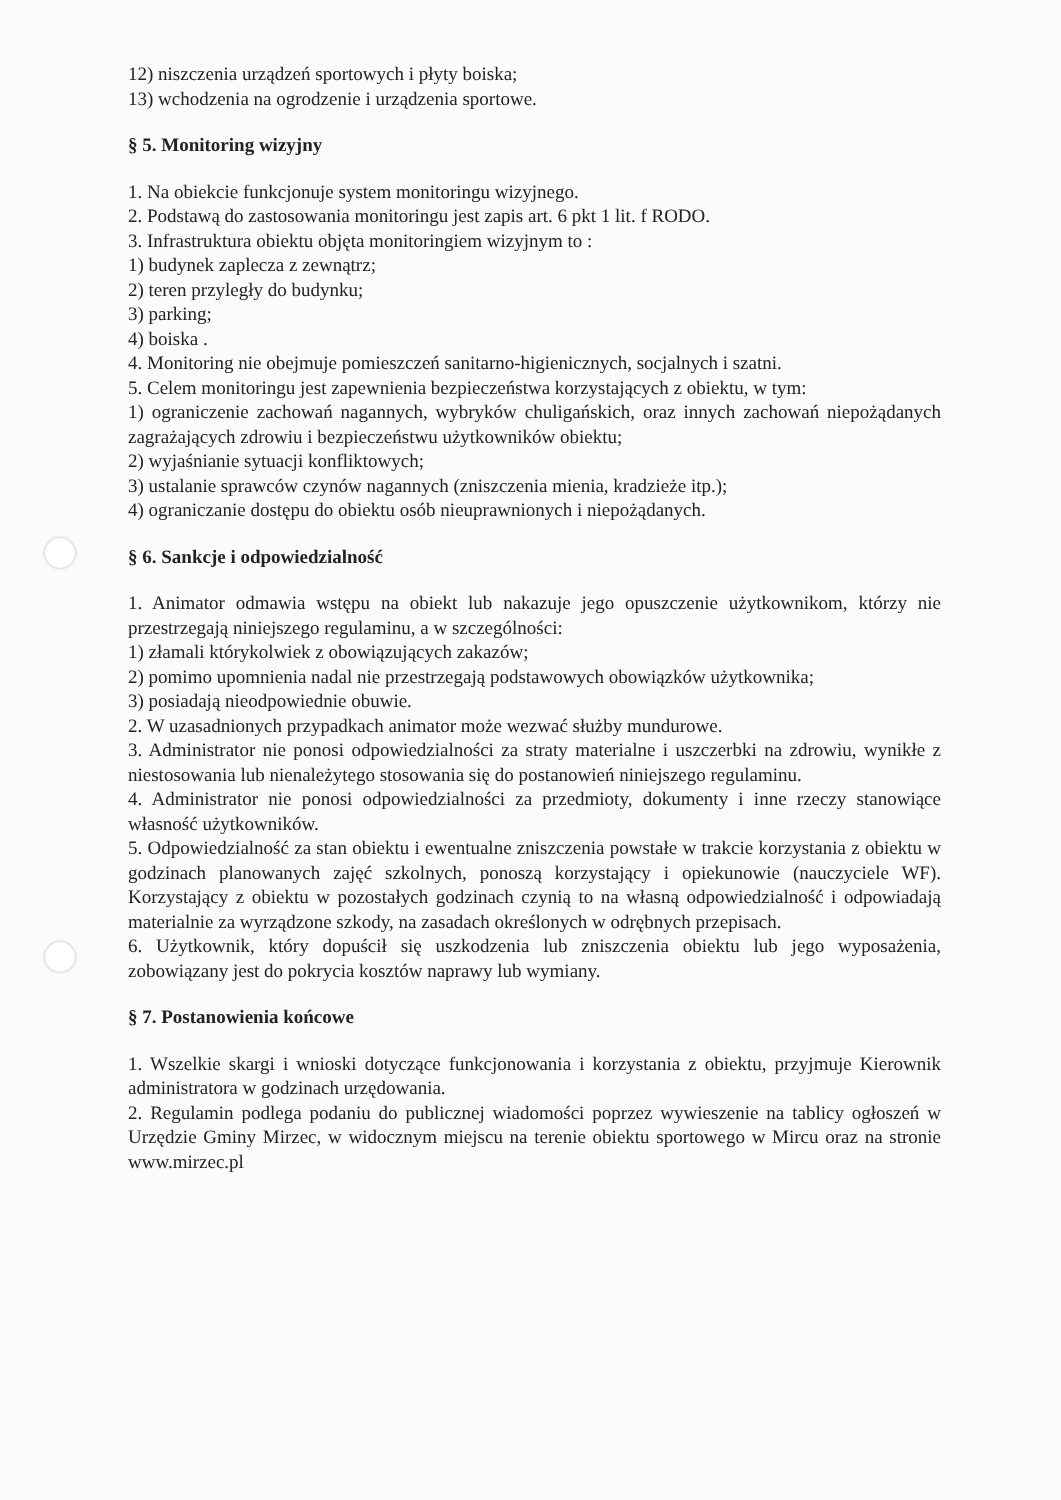12) niszczenia urządzeń sportowych i płyty boiska;
13) wchodzenia na ogrodzenie i urządzenia sportowe.
§ 5. Monitoring wizyjny
1. Na obiekcie funkcjonuje system monitoringu wizyjnego.
2. Podstawą do zastosowania monitoringu jest zapis art. 6 pkt 1 lit. f RODO.
3. Infrastruktura obiektu objęta monitoringiem wizyjnym to :
1) budynek zaplecza z zewnątrz;
2) teren przyległy do budynku;
3) parking;
4) boiska .
4. Monitoring nie obejmuje pomieszczeń sanitarno-higienicznych, socjalnych i szatni.
5. Celem monitoringu jest zapewnienia bezpieczeństwa korzystających z obiektu, w tym:
1) ograniczenie zachowań nagannych, wybryków chuligańskich, oraz innych zachowań niepożądanych zagrażających zdrowiu i bezpieczeństwu użytkowników obiektu;
2) wyjaśnianie sytuacji konfliktowych;
3) ustalanie sprawców czynów nagannych (zniszczenia mienia, kradzieże itp.);
4) ograniczanie dostępu do obiektu osób nieuprawnionych i niepożądanych.
§ 6. Sankcje i odpowiedzialność
1. Animator odmawia wstępu na obiekt lub nakazuje jego opuszczenie użytkownikom, którzy nie przestrzegają niniejszego regulaminu, a w szczególności:
1) złamali którykolwiek z obowiązujących zakazów;
2) pomimo upomnienia nadal nie przestrzegają podstawowych obowiązków użytkownika;
3) posiadają nieodpowiednie obuwie.
2. W uzasadnionych przypadkach animator może wezwać służby mundurowe.
3. Administrator nie ponosi odpowiedzialności za straty materialne i uszczerbki na zdrowiu, wynikłe z niestosowania lub nienależytego stosowania się do postanowień niniejszego regulaminu.
4. Administrator nie ponosi odpowiedzialności za przedmioty, dokumenty i inne rzeczy stanowiące własność użytkowników.
5. Odpowiedzialność za stan obiektu i ewentualne zniszczenia powstałe w trakcie korzystania z obiektu w godzinach planowanych zajęć szkolnych, ponoszą korzystający i opiekunowie (nauczyciele WF). Korzystający z obiektu w pozostałych godzinach czynią to na własną odpowiedzialność i odpowiadają materialnie za wyrządzone szkody, na zasadach określonych w odrębnych przepisach.
6. Użytkownik, który dopuścił się uszkodzenia lub zniszczenia obiektu lub jego wyposażenia, zobowiązany jest do pokrycia kosztów naprawy lub wymiany.
§ 7. Postanowienia końcowe
1. Wszelkie skargi i wnioski dotyczące funkcjonowania i korzystania z obiektu, przyjmuje Kierownik administratora w godzinach urzędowania.
2. Regulamin podlega podaniu do publicznej wiadomości poprzez wywieszenie na tablicy ogłoszeń w Urzędzie Gminy Mirzec, w widocznym miejscu na terenie obiektu sportowego w Mircu oraz na stronie www.mirzec.pl